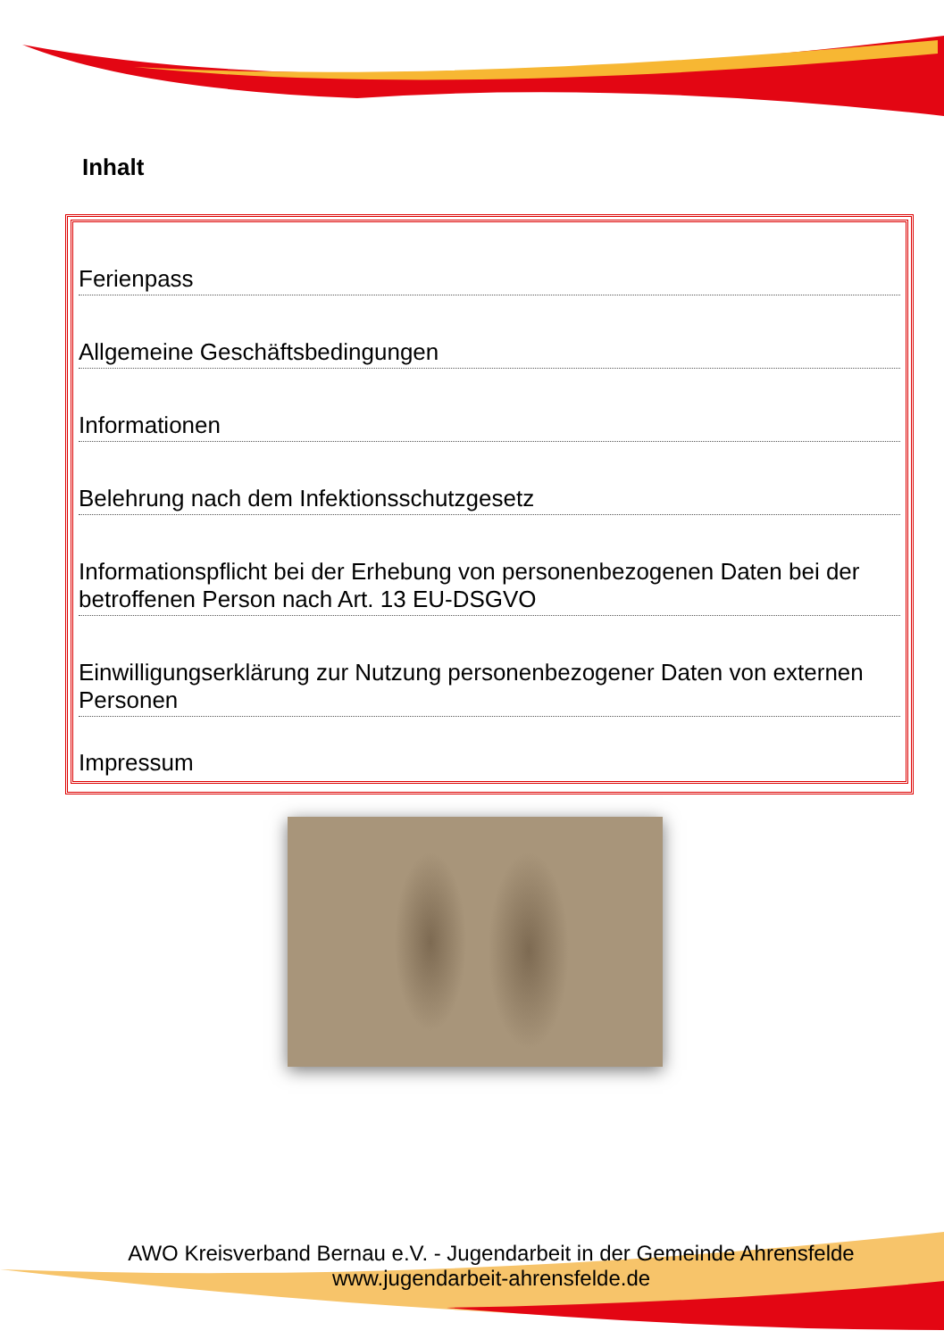Inhalt
Ferienpass
Allgemeine Geschäftsbedingungen
Informationen
Belehrung nach dem Infektionsschutzgesetz
Informationspflicht bei der Erhebung von personenbezogenen Daten bei der betroffenen Person nach Art. 13 EU-DSGVO
Einwilligungserklärung zur Nutzung personenbezogener Daten von externen Personen
Impressum
AWO Kreisverband Bernau e.V. - Jugendarbeit in der Gemeinde Ahrensfelde
www.jugendarbeit-ahrensfelde.de